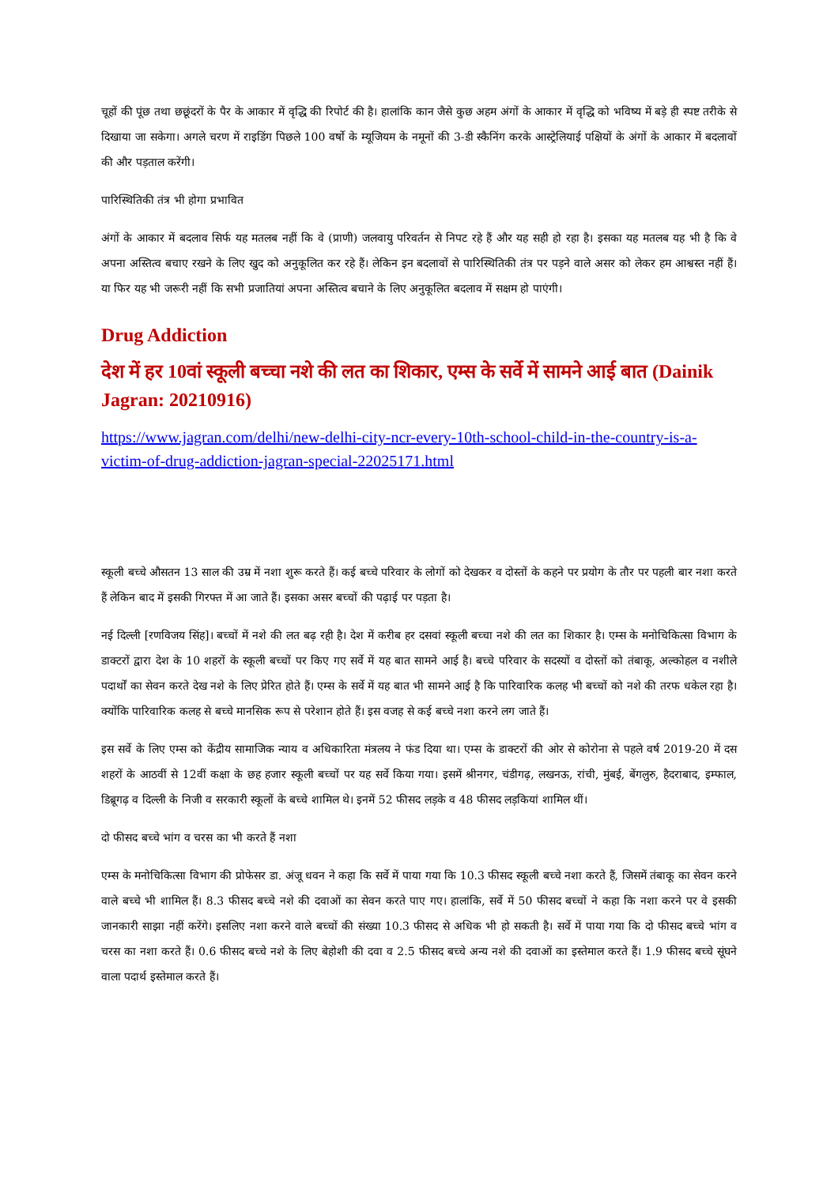चूहों की पूंछ तथा छछूंदरों के पैर के आकार में वृद्धि की रिपोर्ट की है। हालांकि कान जैसे कुछ अहम अंगों के आकार में वृद्धि को भविष्य में बड़े ही स्पष्ट तरीके से दिखाया जा सकेगा। अगले चरण में राइडिंग पिछले 100 वर्षो के म्यूजियम के नमूनों की 3-डी स्कैनिंग करके आस्ट्रेलियाई पक्षियों के अंगों के आकार में बदलावों की और पड़ताल करेंगी।
पारिस्थितिकी तंत्र भी होगा प्रभावित
अंगों के आकार में बदलाव सिर्फ यह मतलब नहीं कि वे (प्राणी) जलवायु परिवर्तन से निपट रहे हैं और यह सही हो रहा है। इसका यह मतलब यह भी है कि वे अपना अस्तित्व बचाए रखने के लिए खुद को अनुकूलित कर रहे हैं। लेकिन इन बदलावों से पारिस्थितिकी तंत्र पर पड़ने वाले असर को लेकर हम आश्वस्त नहीं हैं। या फिर यह भी जरूरी नहीं कि सभी प्रजातियां अपना अस्तित्व बचाने के लिए अनुकूलित बदलाव में सक्षम हो पाएंगी।
Drug Addiction
देश में हर 10वां स्कूली बच्चा नशे की लत का शिकार, एम्स के सर्वे में सामने आई बात (Dainik Jagran: 20210916)
https://www.jagran.com/delhi/new-delhi-city-ncr-every-10th-school-child-in-the-country-is-a-victim-of-drug-addiction-jagran-special-22025171.html
स्कूली बच्चे औसतन 13 साल की उम्र में नशा शुरू करते हैं। कई बच्चे परिवार के लोगों को देखकर व दोस्तों के कहने पर प्रयोग के तौर पर पहली बार नशा करते हैं लेकिन बाद में इसकी गिरफ्त में आ जाते हैं। इसका असर बच्चों की पढ़ाई पर पड़ता है।
नई दिल्ली [रणविजय सिंह]। बच्चों में नशे की लत बढ़ रही है। देश में करीब हर दसवां स्कूली बच्चा नशे की लत का शिकार है। एम्स के मनोचिकित्सा विभाग के डाक्टरों द्वारा देश के 10 शहरों के स्कूली बच्चों पर किए गए सर्वे में यह बात सामने आई है। बच्चे परिवार के सदस्यों व दोस्तों को तंबाकू, अल्कोहल व नशीले पदार्थों का सेवन करते देख नशे के लिए प्रेरित होते हैं। एम्स के सर्वे में यह बात भी सामने आई है कि पारिवारिक कलह भी बच्चों को नशे की तरफ धकेल रहा है। क्योंकि पारिवारिक कलह से बच्चे मानसिक रूप से परेशान होते हैं। इस वजह से कई बच्चे नशा करने लग जाते हैं।
इस सर्वे के लिए एम्स को केंद्रीय सामाजिक न्याय व अधिकारिता मंत्रलय ने फंड दिया था। एम्स के डाक्टरों की ओर से कोरोना से पहले वर्ष 2019-20 में दस शहरों के आठवीं से 12वीं कक्षा के छह हजार स्कूली बच्चों पर यह सर्वे किया गया। इसमें श्रीनगर, चंडीगढ़, लखनऊ, रांची, मुंबई, बेंगलुरु, हैदराबाद, इम्फाल, डिब्रूगढ़ व दिल्ली के निजी व सरकारी स्कूलों के बच्चे शामिल थे। इनमें 52 फीसद लड़के व 48 फीसद लड़कियां शामिल थीं।
दो फीसद बच्चे भांग व चरस का भी करते हैं नशा
एम्स के मनोचिकित्सा विभाग की प्रोफेसर डा. अंजू धवन ने कहा कि सर्वे में पाया गया कि 10.3 फीसद स्कूली बच्चे नशा करते हैं, जिसमें तंबाकू का सेवन करने वाले बच्चे भी शामिल हैं। 8.3 फीसद बच्चे नशे की दवाओं का सेवन करते पाए गए। हालांकि, सर्वे में 50 फीसद बच्चों ने कहा कि नशा करने पर वे इसकी जानकारी साझा नहीं करेंगे। इसलिए नशा करने वाले बच्चों की संख्या 10.3 फीसद से अधिक भी हो सकती है। सर्वे में पाया गया कि दो फीसद बच्चे भांग व चरस का नशा करते हैं। 0.6 फीसद बच्चे नशे के लिए बेहोशी की दवा व 2.5 फीसद बच्चे अन्य नशे की दवाओं का इस्तेमाल करते हैं। 1.9 फीसद बच्चे सूंघने वाला पदार्थ इस्तेमाल करते हैं।